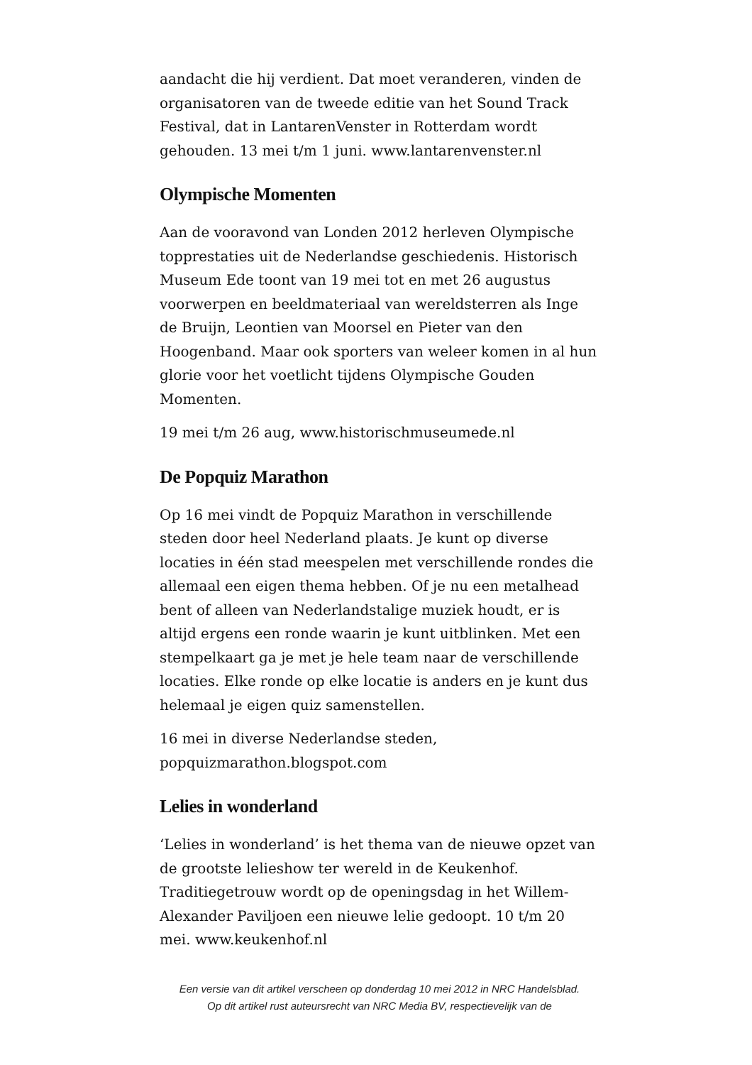aandacht die hij verdient. Dat moet veranderen, vinden de organisatoren van de tweede editie van het Sound Track Festival, dat in LantarenVenster in Rotterdam wordt gehouden. 13 mei t/m 1 juni. www.lantarenvenster.nl
Olympische Momenten
Aan de vooravond van Londen 2012 herleven Olympische topprestaties uit de Nederlandse geschiedenis. Historisch Museum Ede toont van 19 mei tot en met 26 augustus voorwerpen en beeldmateriaal van wereldsterren als Inge de Bruijn, Leontien van Moorsel en Pieter van den Hoogenband. Maar ook sporters van weleer komen in al hun glorie voor het voetlicht tijdens Olympische Gouden Momenten.
19 mei t/m 26 aug, www.historischmuseumede.nl
De Popquiz Marathon
Op 16 mei vindt de Popquiz Marathon in verschillende steden door heel Nederland plaats. Je kunt op diverse locaties in één stad meespelen met verschillende rondes die allemaal een eigen thema hebben. Of je nu een metalhead bent of alleen van Nederlandstalige muziek houdt, er is altijd ergens een ronde waarin je kunt uitblinken. Met een stempelkaart ga je met je hele team naar de verschillende locaties. Elke ronde op elke locatie is anders en je kunt dus helemaal je eigen quiz samenstellen.
16 mei in diverse Nederlandse steden, popquizmarathon.blogspot.com
Lelies in wonderland
‘Lelies in wonderland’ is het thema van de nieuwe opzet van de grootste lelieshow ter wereld in de Keukenhof. Traditiegetrouw wordt op de openingsdag in het Willem-Alexander Paviljoen een nieuwe lelie gedoopt. 10 t/m 20 mei. www.keukenhof.nl
Een versie van dit artikel verscheen op donderdag 10 mei 2012 in NRC Handelsblad.
Op dit artikel rust auteursrecht van NRC Media BV, respectievelijk van de